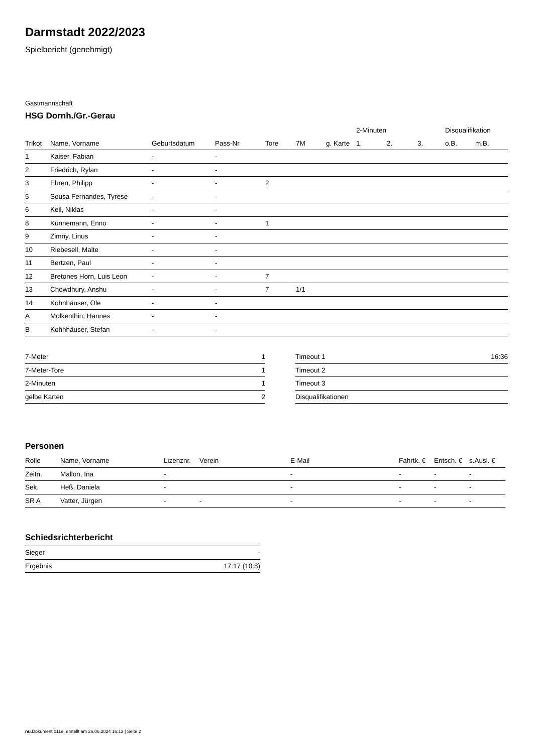Darmstadt 2022/2023
Spielbericht (genehmigt)
Gastmannschaft
HSG Dornh./Gr.-Gerau
| | | | | | | | 2-Minuten | | | Disqualifikation | |
| --- | --- | --- | --- | --- | --- | --- | --- | --- | --- | --- | --- |
| Trikot | Name, Vorname | Geburtsdatum | Pass-Nr | Tore | 7M | g. Karte | 1. | 2. | 3. | o.B. | m.B. |
| 1 | Kaiser, Fabian | - | - | | | | | | | | |
| 2 | Friedrich, Rylan | - | - | | | | | | | | |
| 3 | Ehren, Philipp | - | - | 2 | | | | | | | |
| 5 | Sousa Fernandes, Tyrese | - | - | | | | | | | | |
| 6 | Keil, Niklas | - | - | | | | | | | | |
| 8 | Künnemann, Enno | - | - | 1 | | | | | | | |
| 9 | Zimny, Linus | - | - | | | | | | | | |
| 10 | Riebesell, Malte | - | - | | | | | | | | |
| 11 | Bertzen, Paul | - | - | | | | | | | | |
| 12 | Bretones Horn, Luis Leon | - | - | 7 | | | | | | | |
| 13 | Chowdhury, Anshu | - | - | 7 | 1/1 | | | | | | |
| 14 | Kohnhäuser, Ole | - | - | | | | | | | | |
| A | Molkenthin, Hannes | - | - | | | | | | | | |
| B | Kohnhäuser, Stefan | - | - | | | | | | | | |
| 7-Meter | 1 |
| 7-Meter-Tore | 1 |
| 2-Minuten | 1 |
| gelbe Karten | 2 |
| Timeout 1 | 16:36 |
| Timeout 2 | |
| Timeout 3 | |
| Disqualifikationen | |
Personen
| Rolle | Name, Vorname | Lizenznr. | Verein | E-Mail | Fahrtk. € | Entsch. € | s.Ausl. € |
| --- | --- | --- | --- | --- | --- | --- | --- |
| Zeitn. | Mallon, Ina | - | | - | - | - | - |
| Sek. | Heß, Daniela | - | | - | - | - | - |
| SR A | Vatter, Jürgen | - | - | - | - | - | - |
Schiedsrichterbericht
| Sieger | - |
| Ergebnis | 17:17 (10:8) |
nu.Dokument 011e, erstellt am 26.06.2024 16:13 | Seite 2